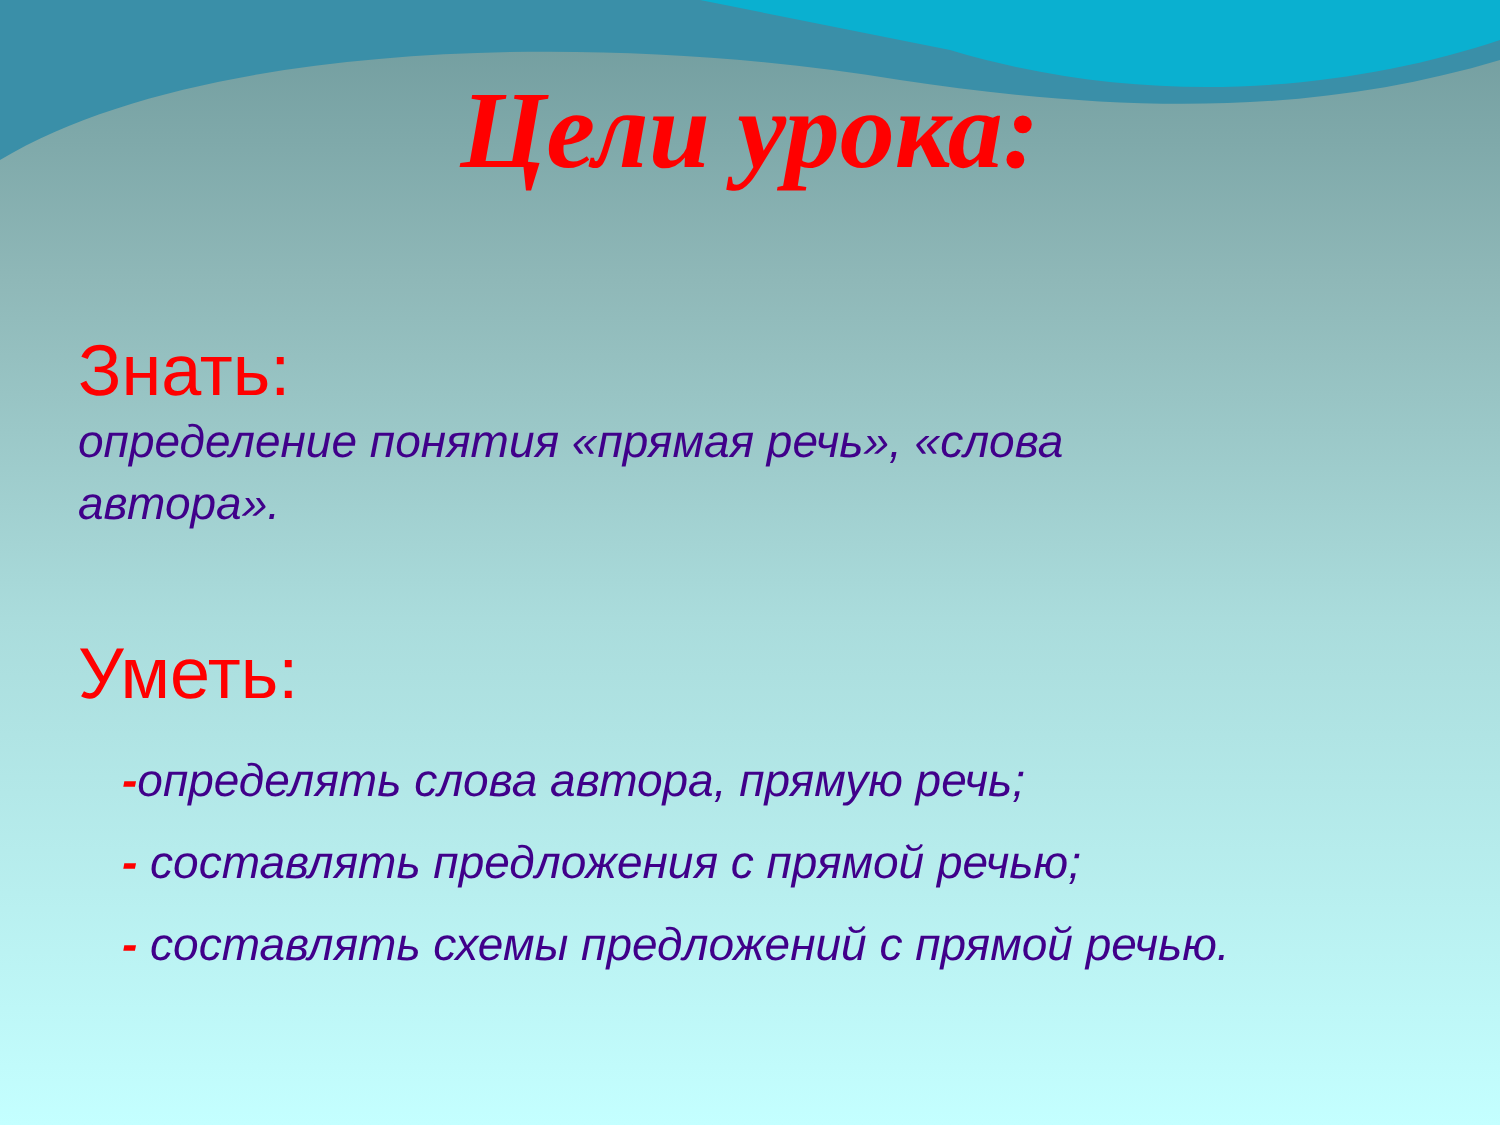Цели урока:
Знать:
определение понятия «прямая речь», «слова
автора».
Уметь:
-определять слова автора, прямую речь;
- составлять предложения с прямой речью;
- составлять схемы предложений с прямой речью.